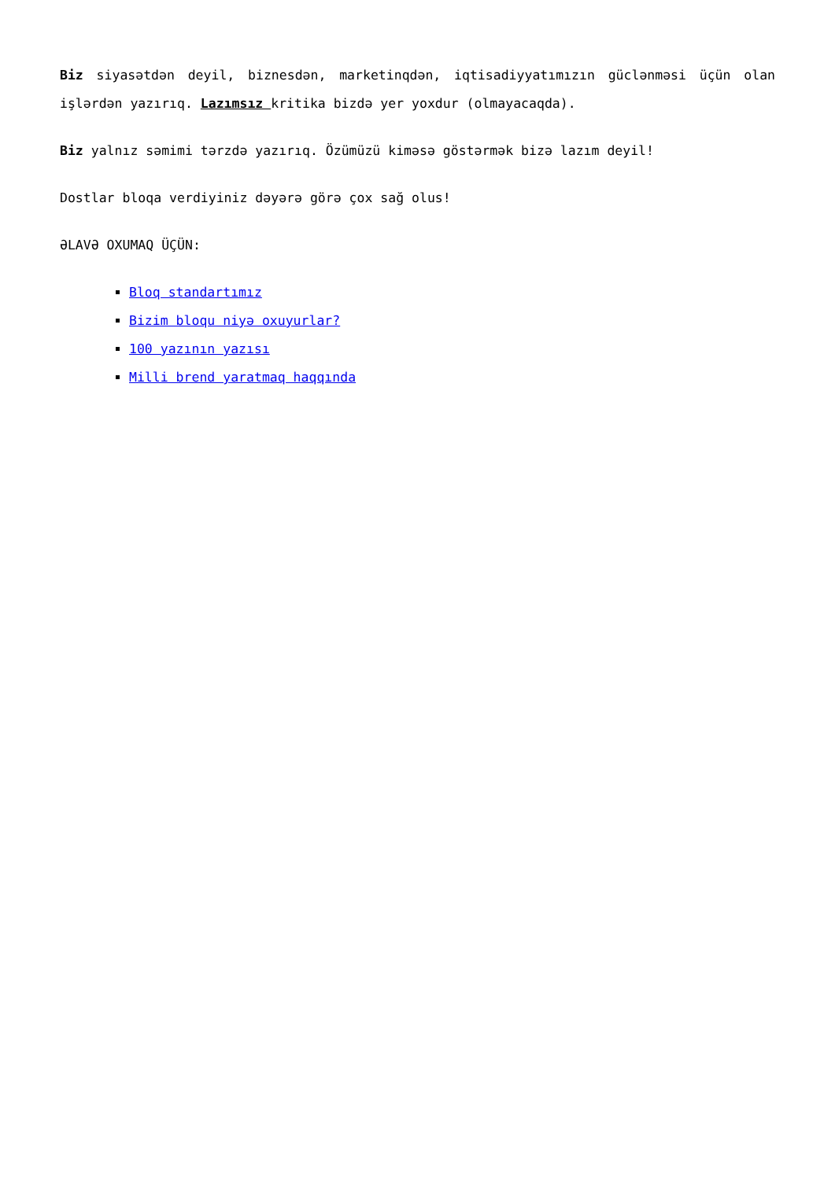Biz siyasətdən deyil, biznesdən, marketinqdən, iqtisadiyyatımızın güclənməsi üçün olan işlərdən yazırıq. Lazımsız kritika bizdə yer yoxdur (olmayacaqda).
Biz yalnız səmimi tərzdə yazırıq. Özümüzü kiməsə göstərmək bizə lazım deyil!
Dostlar bloqa verdiyiniz dəyərə görə çox sağ olus!
ƏLAVƏ OXUMAQ ÜÇÜN:
Bloq standartımız
Bizim bloqu niyə oxuyurlar?
100 yazının yazısı
Milli brend yaratmaq haqqında